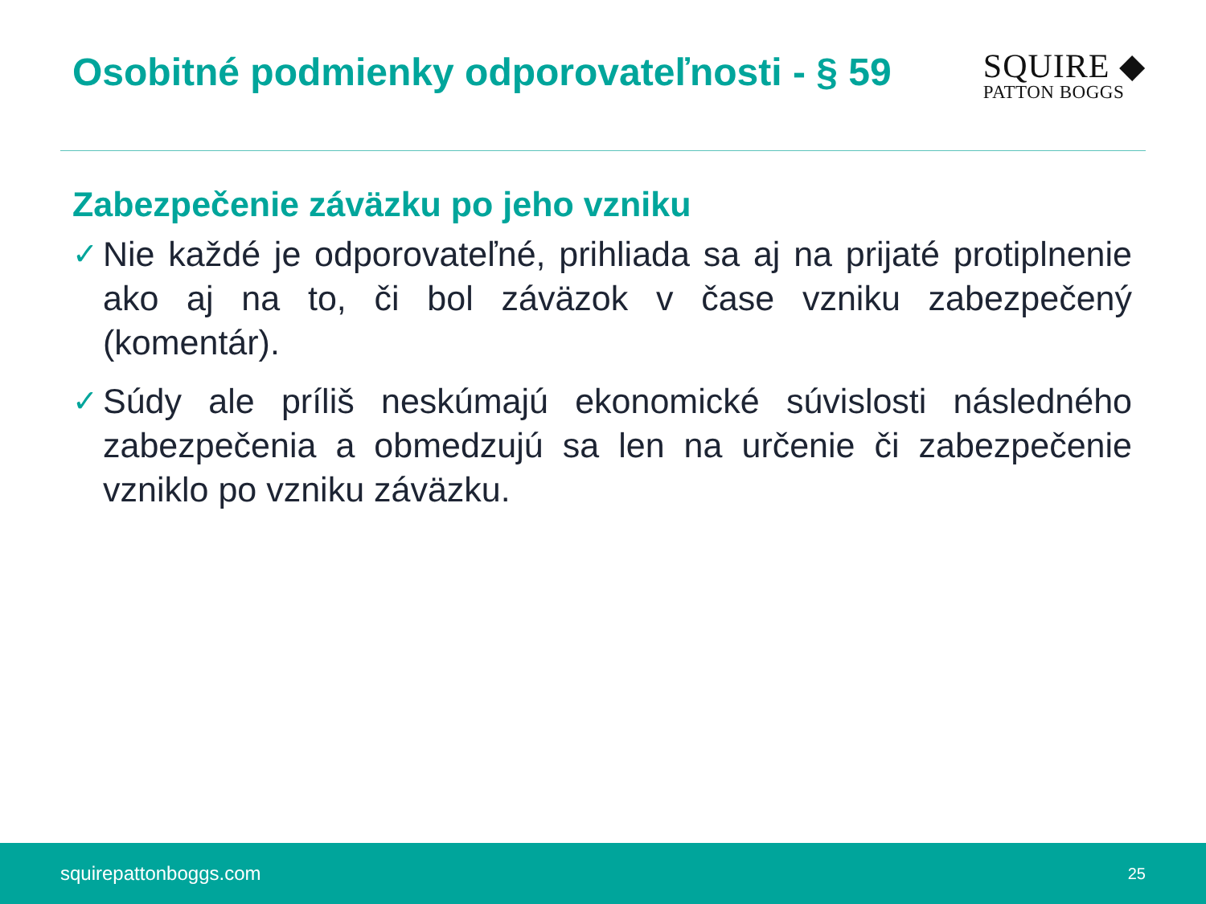Osobitné podmienky odporovateľnosti - § 59
SQUIRE ◆
PATTON BOGGS
Zabezpečenie záväzku po jeho vzniku
✓ Nie každé je odporovateľné, prihliada sa aj na prijaté protiplnenie ako aj na to, či bol záväzok v čase vzniku zabezpečený (komentár).
✓ Súdy ale príliš neskúmajú ekonomické súvislosti následného zabezpečenia a obmedzujú sa len na určenie či zabezpečenie vzniklo po vzniku záväzku.
squirepattonboggs.com 25